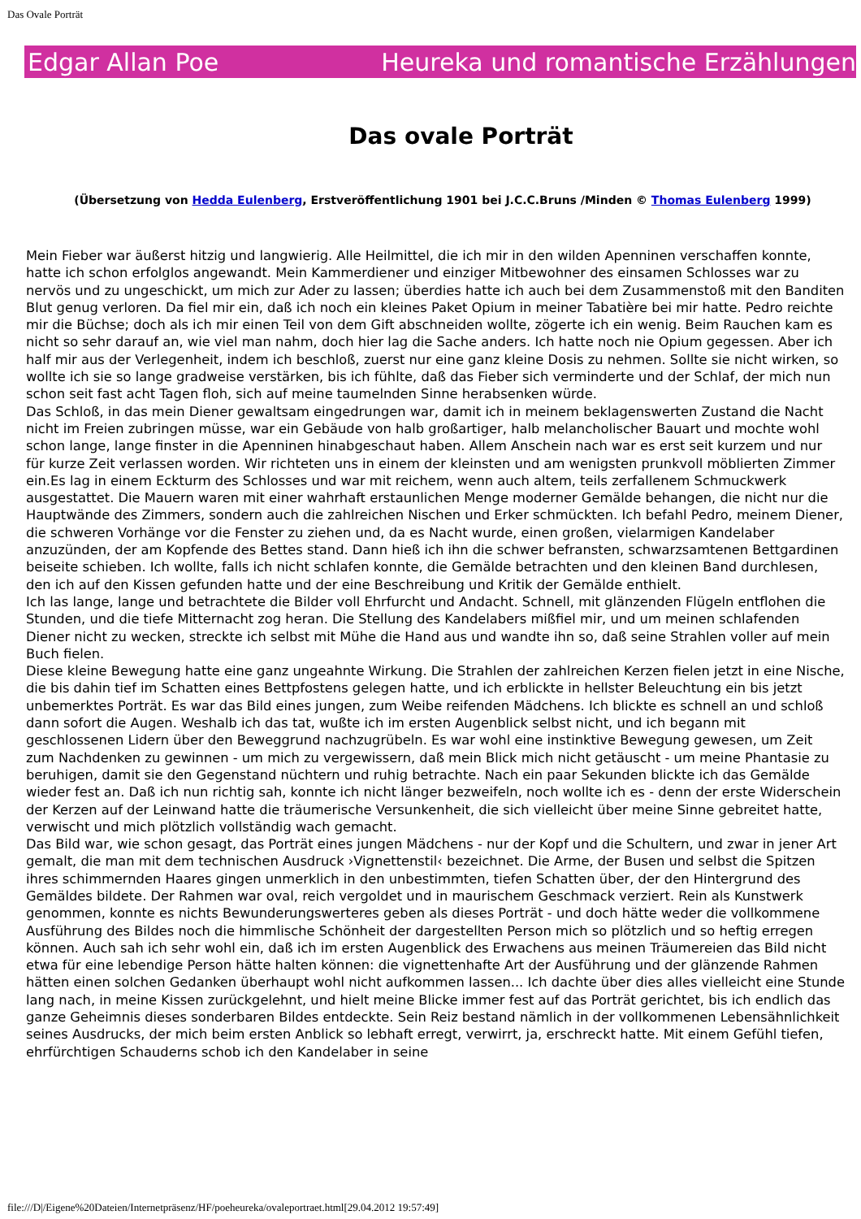Das Ovale Porträt
Edgar Allan Poe Heureka und romantische Erzählungen
Das ovale Porträt
(Übersetzung von Hedda Eulenberg, Erstveröffentlichung 1901 bei J.C.C.Bruns /Minden © Thomas Eulenberg 1999)
Mein Fieber war äußerst hitzig und langwierig. Alle Heilmittel, die ich mir in den wilden Apenninen verschaffen konnte, hatte ich schon erfolglos angewandt. Mein Kammerdiener und einziger Mitbewohner des einsamen Schlosses war zu nervös und zu ungeschickt, um mich zur Ader zu lassen; überdies hatte ich auch bei dem Zusammenstoß mit den Banditen Blut genug verloren. Da fiel mir ein, daß ich noch ein kleines Paket Opium in meiner Tabatière bei mir hatte. Pedro reichte mir die Büchse; doch als ich mir einen Teil von dem Gift abschneiden wollte, zögerte ich ein wenig. Beim Rauchen kam es nicht so sehr darauf an, wie viel man nahm, doch hier lag die Sache anders. Ich hatte noch nie Opium gegessen. Aber ich half mir aus der Verlegenheit, indem ich beschloß, zuerst nur eine ganz kleine Dosis zu nehmen. Sollte sie nicht wirken, so wollte ich sie so lange gradweise verstärken, bis ich fühlte, daß das Fieber sich verminderte und der Schlaf, der mich nun schon seit fast acht Tagen floh, sich auf meine taumelnden Sinne herabsenken würde.
Das Schloß, in das mein Diener gewaltsam eingedrungen war, damit ich in meinem beklagenswerten Zustand die Nacht nicht im Freien zubringen müsse, war ein Gebäude von halb großartiger, halb melancholischer Bauart und mochte wohl schon lange, lange finster in die Apenninen hinabgeschaut haben. Allem Anschein nach war es erst seit kurzem und nur für kurze Zeit verlassen worden. Wir richteten uns in einem der kleinsten und am wenigsten prunkvoll möblierten Zimmer ein.Es lag in einem Eckturm des Schlosses und war mit reichem, wenn auch altem, teils zerfallenem Schmuckwerk ausgestattet. Die Mauern waren mit einer wahrhaft erstaunlichen Menge moderner Gemälde behangen, die nicht nur die Hauptwände des Zimmers, sondern auch die zahlreichen Nischen und Erker schmückten. Ich befahl Pedro, meinem Diener, die schweren Vorhänge vor die Fenster zu ziehen und, da es Nacht wurde, einen großen, vielarmigen Kandelaber anzuzünden, der am Kopfende des Bettes stand. Dann hieß ich ihn die schwer befransten, schwarzsamtenen Bettgardinen beiseite schieben. Ich wollte, falls ich nicht schlafen konnte, die Gemälde betrachten und den kleinen Band durchlesen, den ich auf den Kissen gefunden hatte und der eine Beschreibung und Kritik der Gemälde enthielt.
Ich las lange, lange und betrachtete die Bilder voll Ehrfurcht und Andacht. Schnell, mit glänzenden Flügeln entflohen die Stunden, und die tiefe Mitternacht zog heran. Die Stellung des Kandelabers mißfiel mir, und um meinen schlafenden Diener nicht zu wecken, streckte ich selbst mit Mühe die Hand aus und wandte ihn so, daß seine Strahlen voller auf mein Buch fielen.
Diese kleine Bewegung hatte eine ganz ungeahnte Wirkung. Die Strahlen der zahlreichen Kerzen fielen jetzt in eine Nische, die bis dahin tief im Schatten eines Bettpfostens gelegen hatte, und ich erblickte in hellster Beleuchtung ein bis jetzt unbemerktes Porträt. Es war das Bild eines jungen, zum Weibe reifenden Mädchens. Ich blickte es schnell an und schloß dann sofort die Augen. Weshalb ich das tat, wußte ich im ersten Augenblick selbst nicht, und ich begann mit geschlossenen Lidern über den Beweggrund nachzugrübeln. Es war wohl eine instinktive Bewegung gewesen, um Zeit zum Nachdenken zu gewinnen - um mich zu vergewissern, daß mein Blick mich nicht getäuscht - um meine Phantasie zu beruhigen, damit sie den Gegenstand nüchtern und ruhig betrachte. Nach ein paar Sekunden blickte ich das Gemälde wieder fest an. Daß ich nun richtig sah, konnte ich nicht länger bezweifeln, noch wollte ich es - denn der erste Widerschein der Kerzen auf der Leinwand hatte die träumerische Versunkenheit, die sich vielleicht über meine Sinne gebreitet hatte, verwischt und mich plötzlich vollständig wach gemacht.
Das Bild war, wie schon gesagt, das Porträt eines jungen Mädchens - nur der Kopf und die Schultern, und zwar in jener Art gemalt, die man mit dem technischen Ausdruck ›Vignettenstil‹ bezeichnet. Die Arme, der Busen und selbst die Spitzen ihres schimmernden Haares gingen unmerklich in den unbestimmten, tiefen Schatten über, der den Hintergrund des Gemäldes bildete. Der Rahmen war oval, reich vergoldet und in maurischem Geschmack verziert. Rein als Kunstwerk genommen, konnte es nichts Bewunderungswerteres geben als dieses Porträt - und doch hätte weder die vollkommene Ausführung des Bildes noch die himmlische Schönheit der dargestellten Person mich so plötzlich und so heftig erregen können. Auch sah ich sehr wohl ein, daß ich im ersten Augenblick des Erwachens aus meinen Träumereien das Bild nicht etwa für eine lebendige Person hätte halten können: die vignettenhafte Art der Ausführung und der glänzende Rahmen hätten einen solchen Gedanken überhaupt wohl nicht aufkommen lassen... Ich dachte über dies alles vielleicht eine Stunde lang nach, in meine Kissen zurückgelehnt, und hielt meine Blicke immer fest auf das Porträt gerichtet, bis ich endlich das ganze Geheimnis dieses sonderbaren Bildes entdeckte. Sein Reiz bestand nämlich in der vollkommenen Lebensähnlichkeit seines Ausdrucks, der mich beim ersten Anblick so lebhaft erregt, verwirrt, ja, erschreckt hatte. Mit einem Gefühl tiefen, ehrfürchtigen Schauderns schob ich den Kandelaber in seine
file:///D|/Eigene%20Dateien/Internetpräsenz/HF/poeheureka/ovaleportraet.html[29.04.2012 19:57:49]